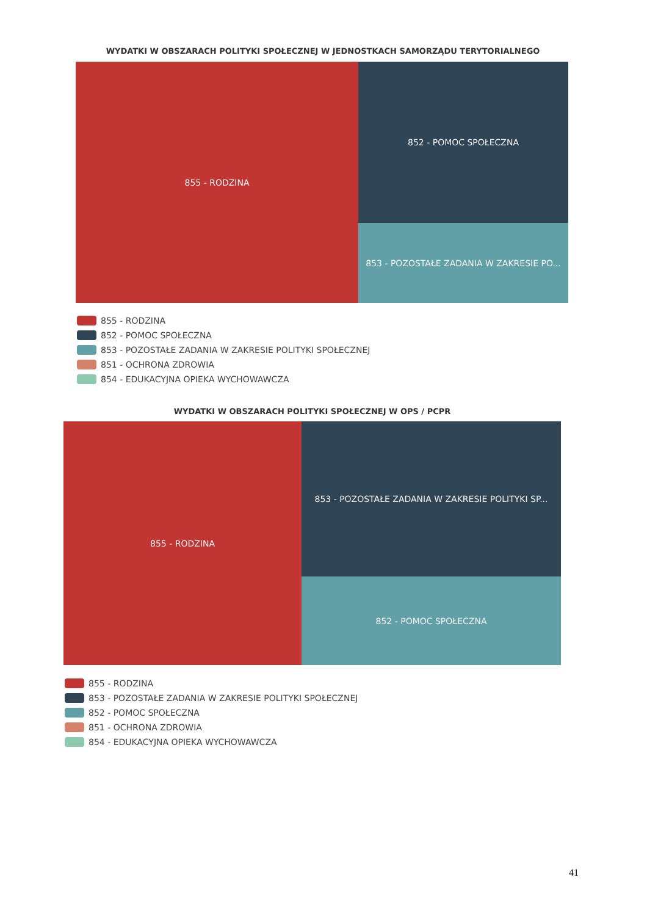WYDATKI W OBSZARACH POLITYKI SPOŁECZNEJ W JEDNOSTKACH SAMORZĄDU TERYTORIALNEGO
855 - RODZINA
852 - POMOC SPOŁECZNA
853 - POZOSTAŁE ZADANIA W ZAKRESIE PO...
855 - RODZINA
852 - POMOC SPOŁECZNA
853 - POZOSTAŁE ZADANIA W ZAKRESIE POLITYKI SPOŁECZNEJ
851 - OCHRONA ZDROWIA
854 - EDUKACYJNA OPIEKA WYCHOWAWCZA
WYDATKI W OBSZARACH POLITYKI SPOŁECZNEJ W OPS / PCPR
855 - RODZINA
853 - POZOSTAŁE ZADANIA W ZAKRESIE POLITYKI SP...
852 - POMOC SPOŁECZNA
855 - RODZINA
853 - POZOSTAŁE ZADANIA W ZAKRESIE POLITYKI SPOŁECZNEJ
852 - POMOC SPOŁECZNA
851 - OCHRONA ZDROWIA
854 - EDUKACYJNA OPIEKA WYCHOWAWCZA
41